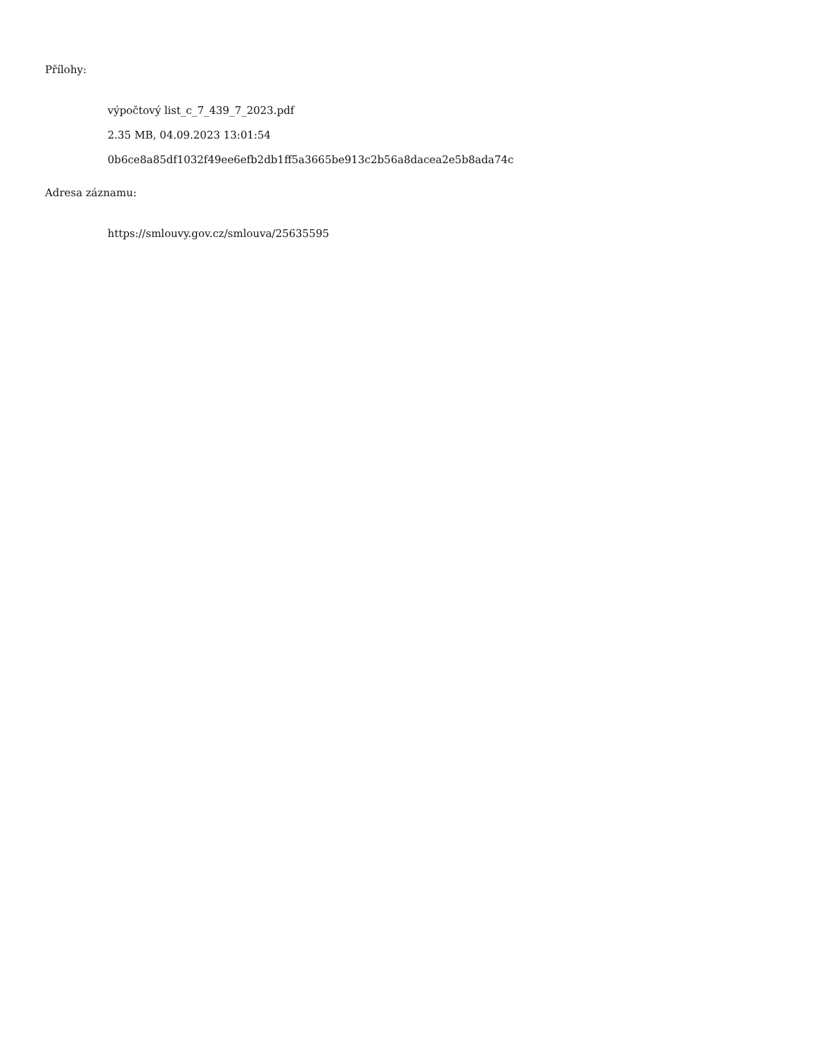Přílohy:
výpočtový list_c_7_439_7_2023.pdf
2.35 MB, 04.09.2023 13:01:54
0b6ce8a85df1032f49ee6efb2db1ff5a3665be913c2b56a8dacea2e5b8ada74c
Adresa záznamu:
https://smlouvy.gov.cz/smlouva/25635595